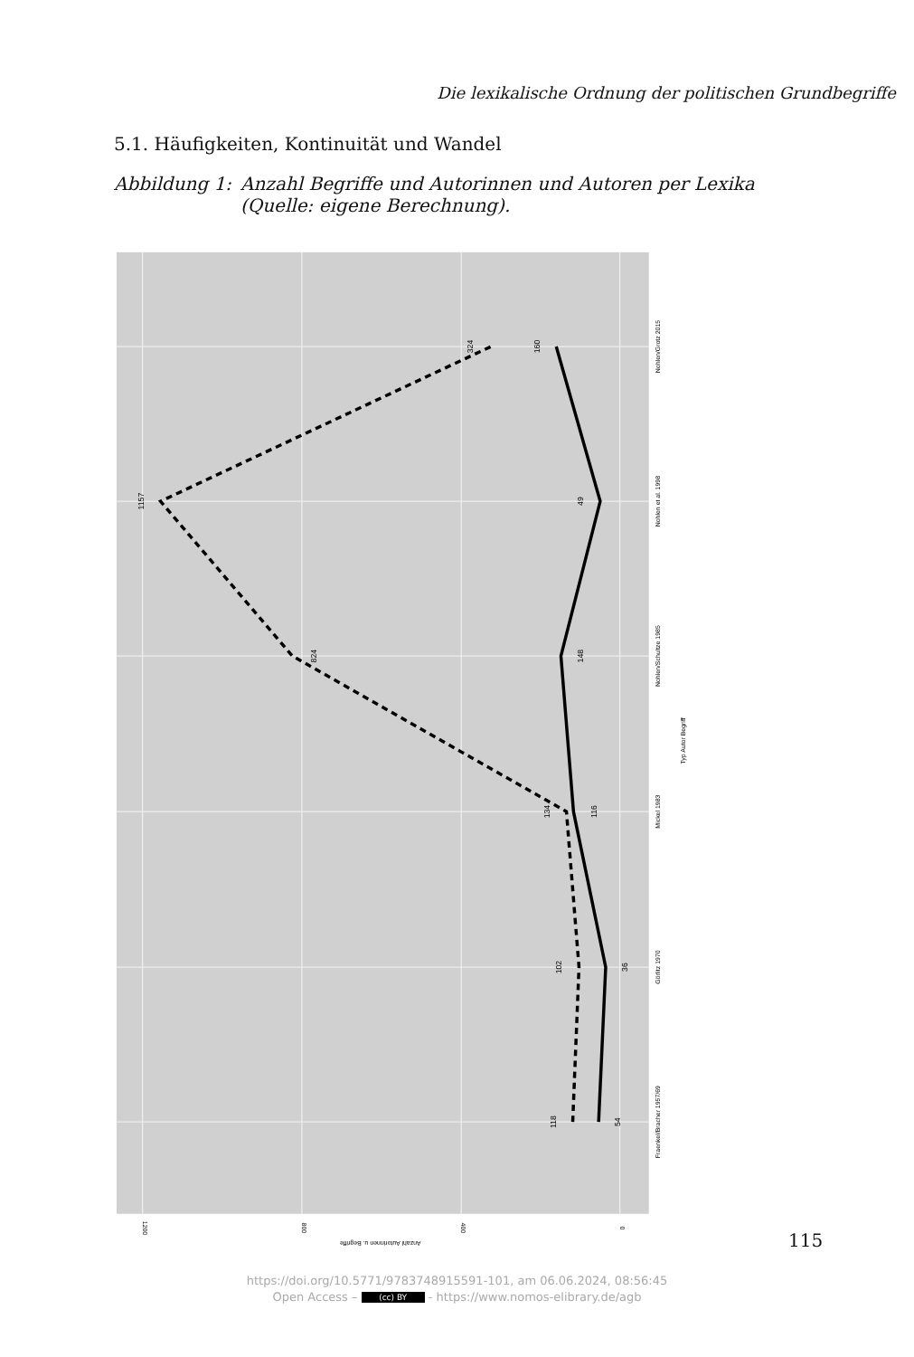Die lexikalische Ordnung der politischen Grundbegriffe
5.1. Häufigkeiten, Kontinuität und Wandel
Abbildung 1: Anzahl Begriffe und Autorinnen und Autoren per Lexika
(Quelle: eigene Berechnung).
54
118
36
102
116
134
148
824
49
1157
160
324
Fraenkel/Bracher 1957/69
Görlitz 1970
Mickel 1983
Nohlen/Schultze 1985
Nohlen et al. 1998
Nohlen/Grotz 2015
Typ Autor Begriff
1200
800
400
0
Anzahl Autorinnen u. Begriffe
115
https://doi.org/10.5771/9783748915591-101, am 06.06.2024, 08:56:45
Open Access – (cc) BY - https://www.nomos-elibrary.de/agb